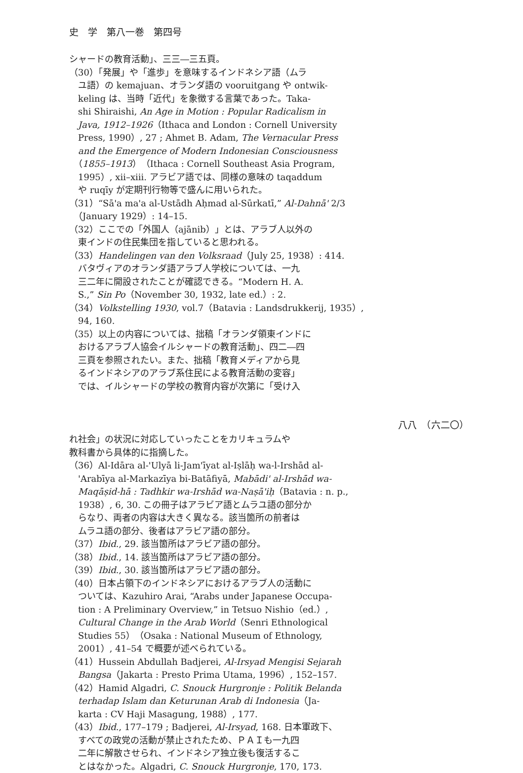史　学　第八一巻　第四号
シャードの教育活動」、三三―三五頁。
（30）「発展」や「進歩」を意味するインドネシア語（ムラ
　ユ語）の kemajuan、オランダ語の vooruitgang や ontwik-
　keling は、当時「近代」を象徴する言葉であった。Taka-
　shi Shiraishi, An Age in Motion : Popular Radicalism in
　Java, 1912–1926（Ithaca and London : Cornell University
　Press, 1990）, 27 ; Ahmet B. Adam, The Vernacular Press
　and the Emergence of Modern Indonesian Consciousness
　（1855–1913）（Ithaca : Cornell Southeast Asia Program,
　1995）, xii–xiii. アラビア語では、同様の意味の taqaddum
　や ruqīy が定期刊行物等で盛んに用いられた。
（31）“Sā'a ma'a al-Ustādh Aḥmad al-Sūrkatī,” Al-Dahnā' 2/3
　（January 1929）: 14–15.
（32）ここでの「外国人（ajānib）」とは、アラブ人以外の
　東インドの住民集団を指していると思われる。
（33）Handelingen van den Volksraad（July 25, 1938）: 414.
　バタヴィアのオランダ語アラブ人学校については、一九
　三二年に開設されたことが確認できる。“Modern H. A.
　S.,” Sin Po（November 30, 1932, late ed.）: 2.
（34）Volkstelling 1930, vol.7（Batavia : Landsdrukkerij, 1935）,
　94, 160.
（35）以上の内容については、拙稿「オランダ領東インドに
　おけるアラブ人協会イルシャードの教育活動」、四二―四
　三頁を参照されたい。また、拙稿「教育メディアから見
　るインドネシアのアラブ系住民による教育活動の変容」
　では、イルシャードの学校の教育内容が次第に「受け入
八八　（六二〇）
れ社会」の状況に対応していったことをカリキュラムや
教科書から具体的に指摘した。
（36）Al-Idāra al-'Ulyā li-Jam'īyat al-Iṣlāḥ wa-l-Irshād al-
　'Arabīya al-Markazīya bi-Batāfiyā, Mabādi' al-Irshād wa-
　Maqāṣid-hā : Tadhkir wa-Irshād wa-Naṣā'iḥ（Batavia : n. p.,
　1938）, 6, 30. この冊子はアラビア語とムラユ語の部分か
　らなり、両者の内容は大きく異なる。該当箇所の前者は
　ムラユ語の部分、後者はアラビア語の部分。
（37）Ibid., 29. 該当箇所はアラビア語の部分。
（38）Ibid., 14. 該当箇所はアラビア語の部分。
（39）Ibid., 30. 該当箇所はアラビア語の部分。
（40）日本占領下のインドネシアにおけるアラブ人の活動に
　ついては、Kazuhiro Arai, “Arabs under Japanese Occupa-
　tion : A Preliminary Overview,” in Tetsuo Nishio（ed.）,
　Cultural Change in the Arab World（Senri Ethnological
　Studies 55）（Osaka : National Museum of Ethnology,
　2001）, 41–54 で概要が述べられている。
（41）Hussein Abdullah Badjerei, Al-Irsyad Mengisi Sejarah
　Bangsa（Jakarta : Presto Prima Utama, 1996）, 152–157.
（42）Hamid Algadri, C. Snouck Hurgronje : Politik Belanda
　terhadap Islam dan Keturunan Arab di Indonesia（Ja-
　karta : CV Haji Masagung, 1988）, 177.
（43）Ibid., 177–179 ; Badjerei, Al-Irsyad, 168. 日本軍政下、
　すべての政党の活動が禁止されたため、ＰＡＩも一九四
　二年に解散させられ、インドネシア独立後も復活するこ
　とはなかった。Algadri, C. Snouck Hurgronje, 170, 173.